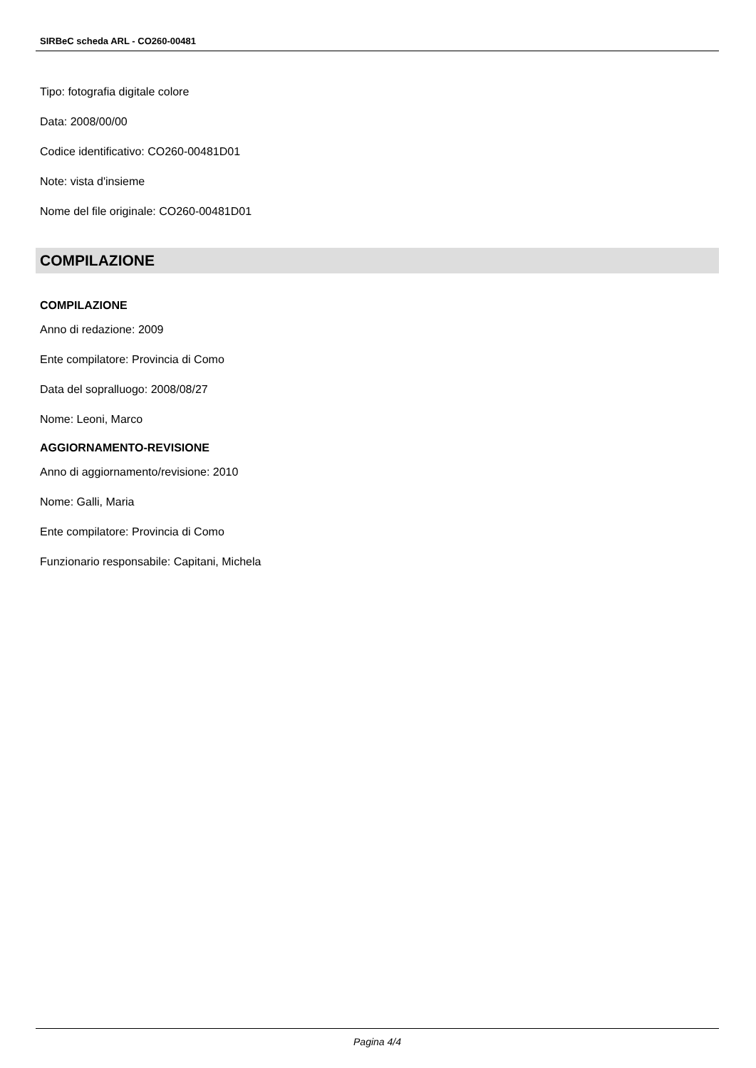SIRBeC scheda ARL - CO260-00481
Tipo: fotografia digitale colore
Data: 2008/00/00
Codice identificativo: CO260-00481D01
Note: vista d'insieme
Nome del file originale: CO260-00481D01
COMPILAZIONE
COMPILAZIONE
Anno di redazione: 2009
Ente compilatore: Provincia di Como
Data del sopralluogo: 2008/08/27
Nome: Leoni, Marco
AGGIORNAMENTO-REVISIONE
Anno di aggiornamento/revisione: 2010
Nome: Galli, Maria
Ente compilatore: Provincia di Como
Funzionario responsabile: Capitani, Michela
Pagina 4/4